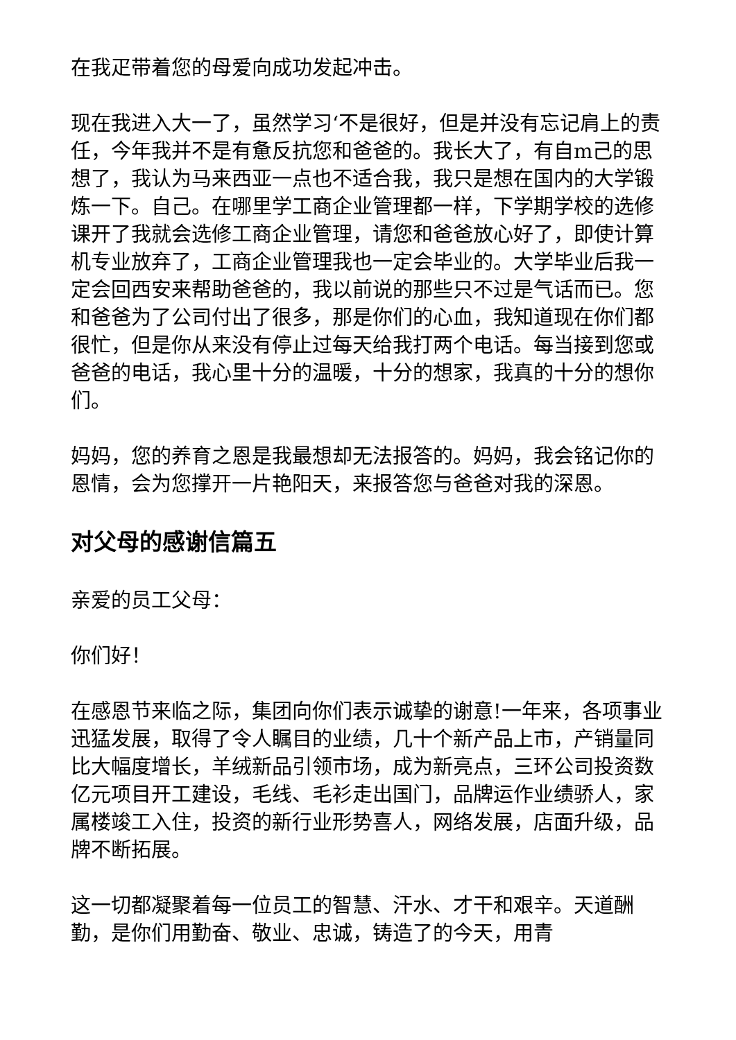在我疋带着您的母爱向成功发起冲击。
现在我进入大一了，虽然学习‘不是很好，但是并没有忘记肩上的责任，今年我并不是有惫反抗您和爸爸的。我长大了，有自m己的思想了，我认为马来西亚一点也不适合我，我只是想在国内的大学锻炼一下。自己。在哪里学工商企业管理都一样，下学期学校的选修课开了我就会选修工商企业管理，请您和爸爸放心好了，即使计算机专业放弃了，工商企业管理我也一定会毕业的。大学毕业后我一定会回西安来帮助爸爸的，我以前说的那些只不过是气话而已。您和爸爸为了公司付出了很多，那是你们的心血，我知道现在你们都很忙，但是你从来没有停止过每天给我打两个电话。每当接到您或爸爸的电话，我心里十分的温暖，十分的想家，我真的十分的想你们。
妈妈，您的养育之恩是我最想却无法报答的。妈妈，我会铭记你的恩情，会为您撑开一片艳阳天，来报答您与爸爸对我的深恩。
对父母的感谢信篇五
亲爱的员工父母：
你们好！
在感恩节来临之际，集团向你们表示诚挚的谢意!一年来，各项事业迅猛发展，取得了令人瞩目的业绩，几十个新产品上市，产销量同比大幅度增长，羊绒新品引领市场，成为新亮点，三环公司投资数亿元项目开工建设，毛线、毛衫走出国门，品牌运作业绩骄人，家属楼竣工入住，投资的新行业形势喜人，网络发展，店面升级，品牌不断拓展。
这一切都凝聚着每一位员工的智慧、汗水、才干和艰辛。天道酬勤，是你们用勤奋、敬业、忠诚，铸造了的今天，用青